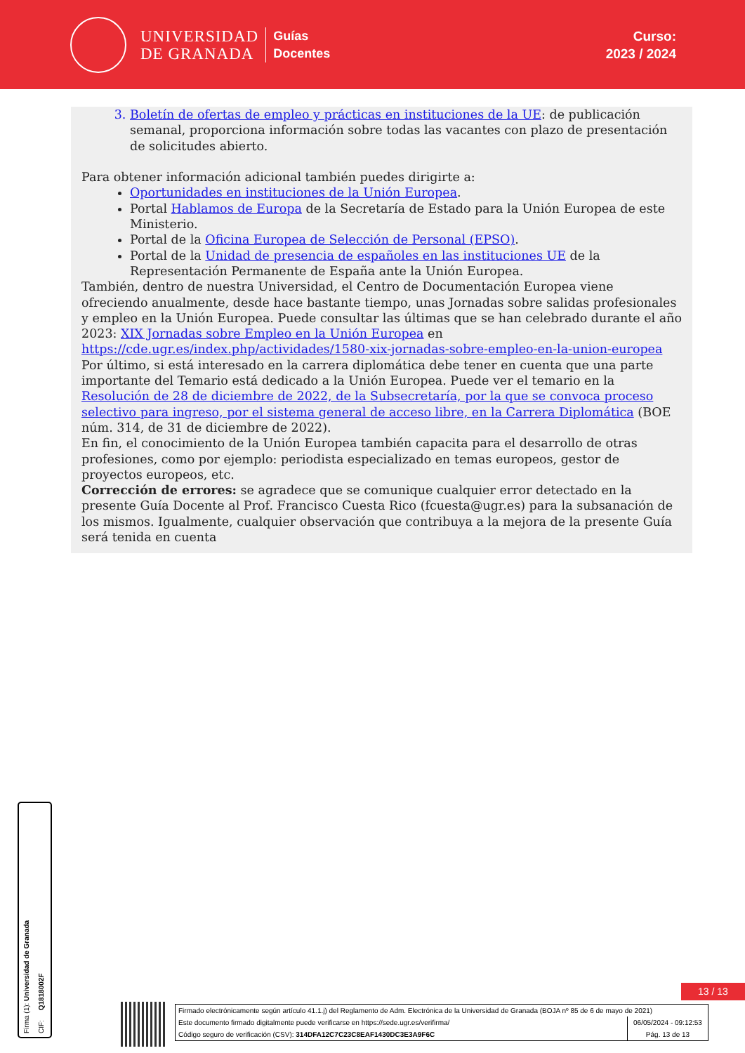UNIVERSIDAD
DE GRANADA
Guías
Docentes
Curso:
2023 / 2024
3. Boletín de ofertas de empleo y prácticas en instituciones de la UE: de publicación semanal, proporciona información sobre todas las vacantes con plazo de presentación de solicitudes abierto.
Para obtener información adicional también puedes dirigirte a:
Oportunidades en instituciones de la Unión Europea.
Portal Hablamos de Europa de la Secretaría de Estado para la Unión Europea de este Ministerio.
Portal de la Oficina Europea de Selección de Personal (EPSO).
Portal de la Unidad de presencia de españoles en las instituciones UE de la Representación Permanente de España ante la Unión Europea.
También, dentro de nuestra Universidad, el Centro de Documentación Europea viene ofreciendo anualmente, desde hace bastante tiempo, unas Jornadas sobre salidas profesionales y empleo en la Unión Europea. Puede consultar las últimas que se han celebrado durante el año 2023: XIX Jornadas sobre Empleo en la Unión Europea en https://cde.ugr.es/index.php/actividades/1580-xix-jornadas-sobre-empleo-en-la-union-europea
Por último, si está interesado en la carrera diplomática debe tener en cuenta que una parte importante del Temario está dedicado a la Unión Europea. Puede ver el temario en la Resolución de 28 de diciembre de 2022, de la Subsecretaría, por la que se convoca proceso selectivo para ingreso, por el sistema general de acceso libre, en la Carrera Diplomática (BOE núm. 314, de 31 de diciembre de 2022).
En fin, el conocimiento de la Unión Europea también capacita para el desarrollo de otras profesiones, como por ejemplo: periodista especializado en temas europeos, gestor de proyectos europeos, etc.
Corrección de errores: se agradece que se comunique cualquier error detectado en la presente Guía Docente al Prof. Francisco Cuesta Rico (fcuesta@ugr.es) para la subsanación de los mismos. Igualmente, cualquier observación que contribuya a la mejora de la presente Guía será tenida en cuenta
Firma (1): Universidad de Granada CIF: Q1818002F
13 / 13
Firmado electrónicamente según artículo 41.1.j) del Reglamento de Adm. Electrónica de la Universidad de Granada (BOJA nº 85 de 6 de mayo de 2021)
Este documento firmado digitalmente puede verificarse en https://sede.ugr.es/verifirma/ 06/05/2024 - 09:12:53
Código seguro de verificación (CSV): 314DFA12C7C23C8EAF1430DC3E3A9F6C Pág. 13 de 13